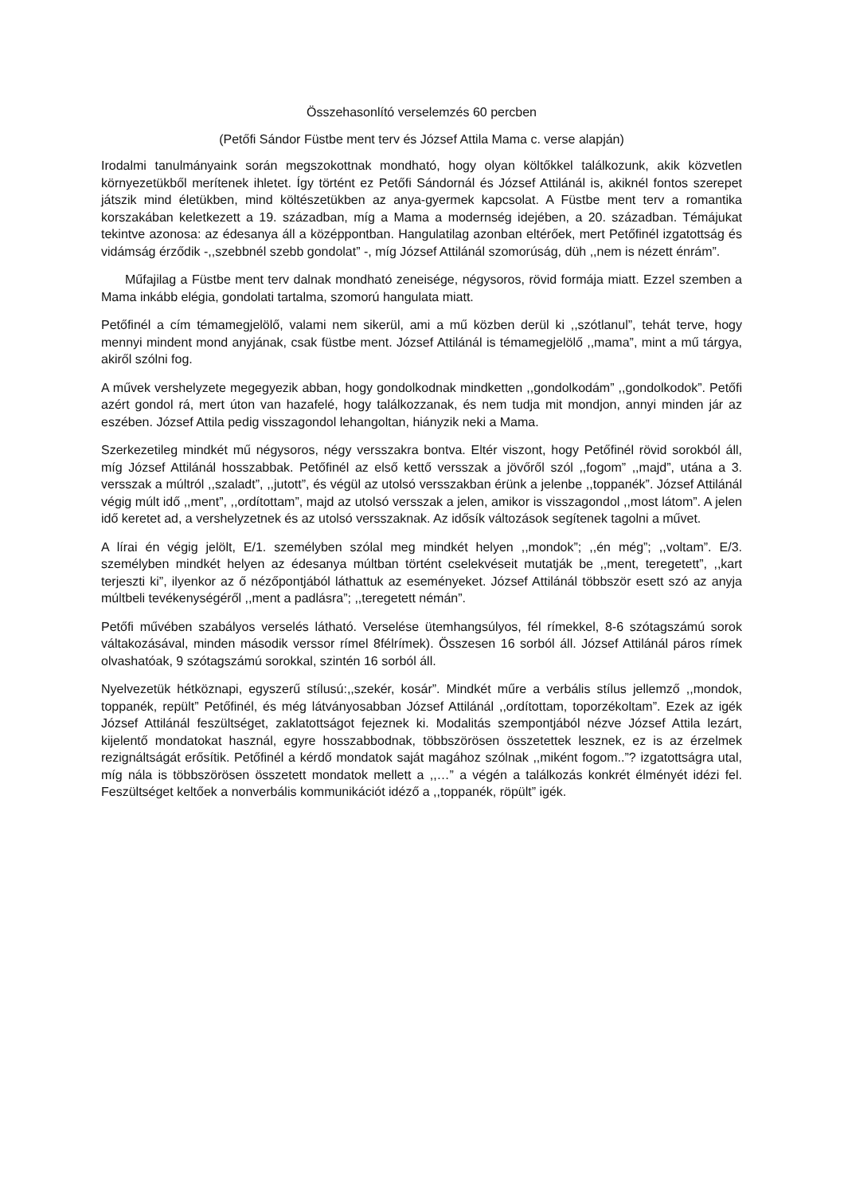Összehasonlító verselemzés 60 percben
(Petőfi Sándor Füstbe ment terv és József Attila Mama c. verse alapján)
Irodalmi tanulmányaink során megszokottnak mondható, hogy olyan költőkkel találkozunk, akik közvetlen környezetükből merítenek ihletet. Így történt ez Petőfi Sándornál és József Attilánál is, akiknél fontos szerepet játszik mind életükben, mind költészetükben az anya-gyermek kapcsolat. A Füstbe ment terv a romantika korszakában keletkezett a 19. században, míg a Mama a modernség idejében, a 20. században. Témájukat tekintve azonosa: az édesanya áll a középpontban. Hangulatilag azonban eltérőek, mert Petőfinél izgatottság és vidámság érződik -,,szebbnél szebb gondolat” -, míg József Attilánál szomorúság, düh ,,nem is nézett énrám”.
Műfajilag a Füstbe ment terv dalnak mondható zeneisége, négysoros, rövid formája miatt. Ezzel szemben a Mama inkább elégia, gondolati tartalma, szomorú hangulata miatt.
Petőfinél a cím témamegjelölő, valami nem sikerül, ami a mű közben derül ki ,,szótlanul”, tehát terve, hogy mennyi mindent mond anyjának, csak füstbe ment. József Attilánál is témamegjelölő ,,mama”, mint a mű tárgya, akiről szólni fog.
A művek vershelyzete megegyezik abban, hogy gondolkodnak mindketten ,,gondolkodám” ,,gondolkodok”. Petőfi azért gondol rá, mert úton van hazafelé, hogy találkozzanak, és nem tudja mit mondjon, annyi minden jár az eszében. József Attila pedig visszagondol lehangoltan, hiányzik neki a Mama.
Szerkezetileg mindkét mű négysoros, négy versszakra bontva. Eltér viszont, hogy Petőfinél rövid sorokból áll, míg József Attilánál hosszabbak. Petőfinél az első kettő versszak a jövőről szól ,,fogom” ,,majd”, utána a 3. versszak a múltról ,,szaladt”, ,,jutott”, és végül az utolsó versszakban érünk a jelenbe ,,toppanék”. József Attilánál végig múlt idő ,,ment”, ,,ordítottam”, majd az utolsó versszak a jelen, amikor is visszagondol ,,most látom”. A jelen idő keretet ad, a vershelyzetnek és az utolsó versszaknak. Az idősík változások segítenek tagolni a művet.
A lírai én végig jelölt, E/1. személyben szólal meg mindkét helyen ,,mondok”; ,,én még”; ,,voltam”. E/3. személyben mindkét helyen az édesanya múltban történt cselekvéseit mutatják be ,,ment, teregetett”, ,,kart terjeszti ki”, ilyenkor az ő nézőpontjából láthattuk az eseményeket. József Attilánál többször esett szó az anyja múltbeli tevékenységéről ,,ment a padlásra”; ,,teregetett némán”.
Petőfi művében szabályos verselés látható. Verselése ütemhangsúlyos, fél rímekkel, 8-6 szótagszámú sorok váltakozásával, minden második verssor rímel 8félrímek). Összesen 16 sorból áll. József Attilánál páros rímek olvashatóak, 9 szótagszámú sorokkal, szintén 16 sorból áll.
Nyelvezetük hétköznapi, egyszerű stílusú:,,szekér, kosár”. Mindkét műre a verbális stílus jellemző ,,mondok, toppanék, repült” Petőfinél, és még látványosabban József Attilánál ,,ordítottam, toporzékoltam”. Ezek az igék József Attilánál feszültséget, zaklatottságot fejeznek ki. Modalitás szempontjából nézve József Attila lezárt, kijelentő mondatokat használ, egyre hosszabbodnak, többszörösen összetettek lesznek, ez is az érzelmek rezignáltságát erősítik. Petőfinél a kérdő mondatok saját magához szólnak ,,miként fogom..”? izgatottságra utal, míg nála is többszörösen összetett mondatok mellett a ,,…” a végén a találkozás konkrét élményét idézi fel. Feszültséget keltőek a nonverbális kommunikációt idéző a ,,toppanék, röpült” igék.